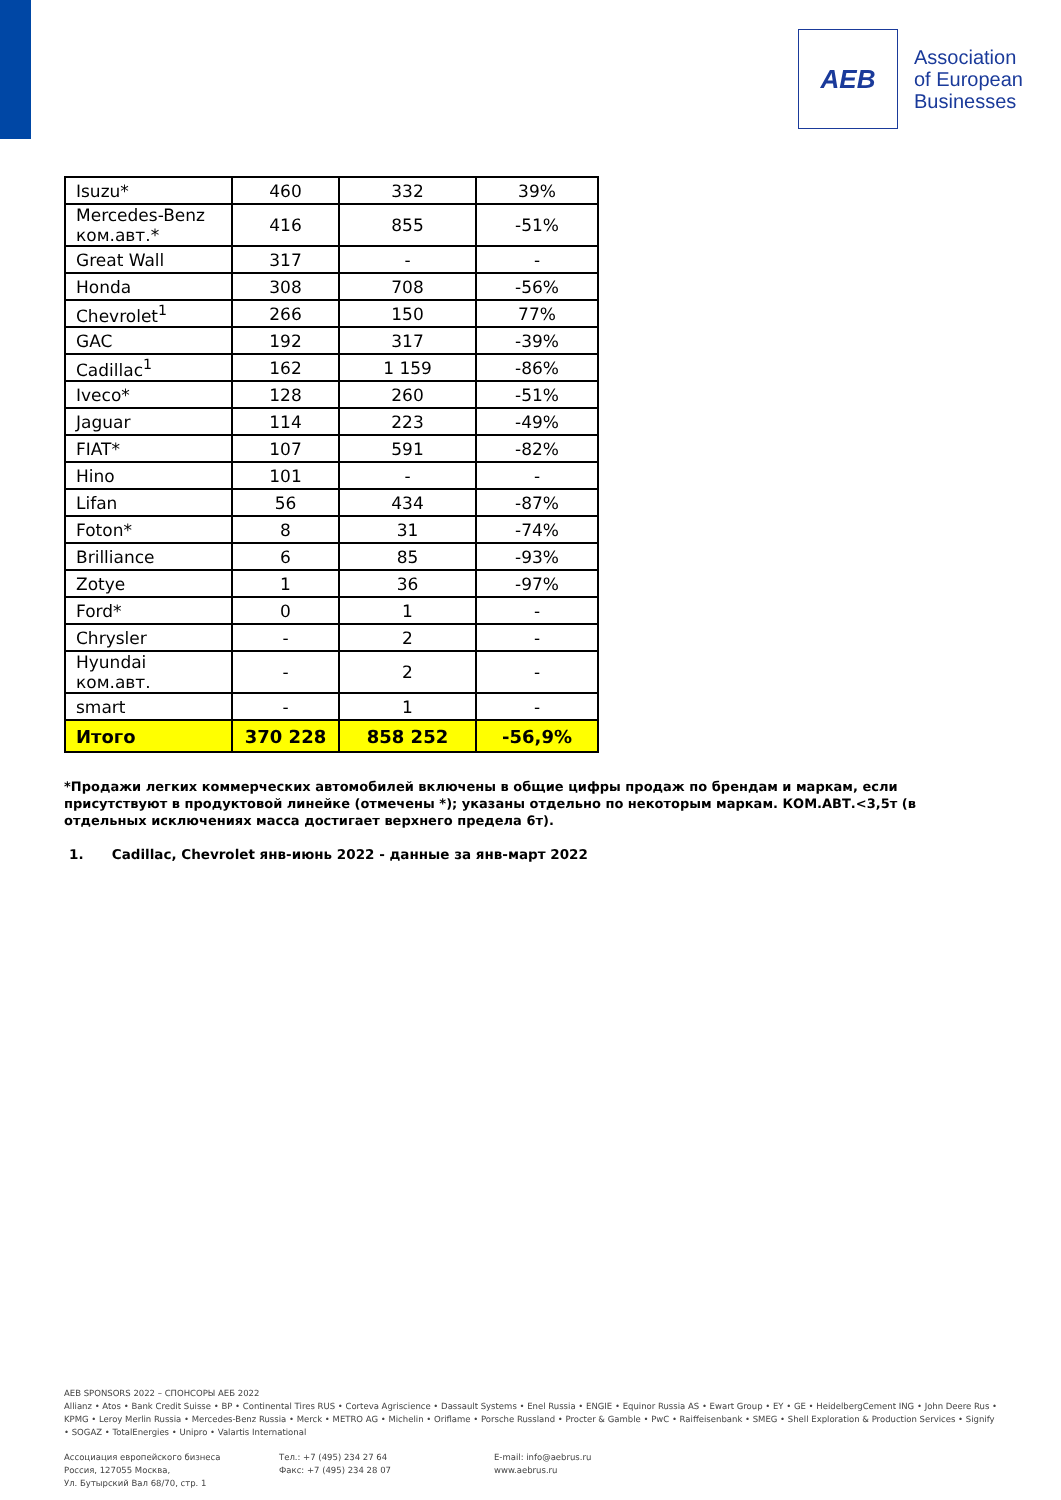AEB
Association
of European
Businesses
| Isuzu* | 460 | 332 | 39% |
| Mercedes-Benz ком.авт.* | 416 | 855 | -51% |
| Great Wall | 317 | - | - |
| Honda | 308 | 708 | -56% |
| Chevrolet<sup>1</sup> | 266 | 150 | 77% |
| GAC | 192 | 317 | -39% |
| Cadillac<sup>1</sup> | 162 | 1 159 | -86% |
| Iveco* | 128 | 260 | -51% |
| Jaguar | 114 | 223 | -49% |
| FIAT* | 107 | 591 | -82% |
| Hino | 101 | - | - |
| Lifan | 56 | 434 | -87% |
| Foton* | 8 | 31 | -74% |
| Brilliance | 6 | 85 | -93% |
| Zotye | 1 | 36 | -97% |
| Ford* | 0 | 1 | - |
| Chrysler | - | 2 | - |
| Hyundai ком.авт. | - | 2 | - |
| smart | - | 1 | - |
| Итого | 370 228 | 858 252 | -56,9% |
*Продажи легких коммерческих автомобилей включены в общие цифры продаж по брендам и маркам, если присутствуют в продуктовой линейке (отмечены *); указаны отдельно по некоторым маркам. КОМ.АВТ.<3,5т (в отдельных исключениях масса достигает верхнего предела 6т).
1. Cadillac, Chevrolet янв-июнь 2022 - данные за янв-март 2022
AEB SPONSORS 2022 – СПОНСОРЫ АЕБ 2022
Allianz • Atos • Bank Credit Suisse • BP • Continental Tires RUS • Corteva Agriscience • Dassault Systems • Enel Russia • ENGIE • Equinor Russia AS • Ewart Group • EY • GE • HeidelbergCement ING • John Deere Rus • KPMG • Leroy Merlin Russia • Mercedes-Benz Russia • Merck • METRO AG • Michelin • Oriflame • Porsche Russland • Procter & Gamble • PwC • Raiffeisenbank • SMEG • Shell Exploration & Production Services • Signify • SOGAZ • TotalEnergies • Unipro • Valartis International
Ассоциация европейского бизнеса
Россия, 127055 Москва,
Ул. Бутырский Вал 68/70, стр. 1
Тел.: +7 (495) 234 27 64
Факс: +7 (495) 234 28 07
E-mail: info@aebrus.ru
www.aebrus.ru